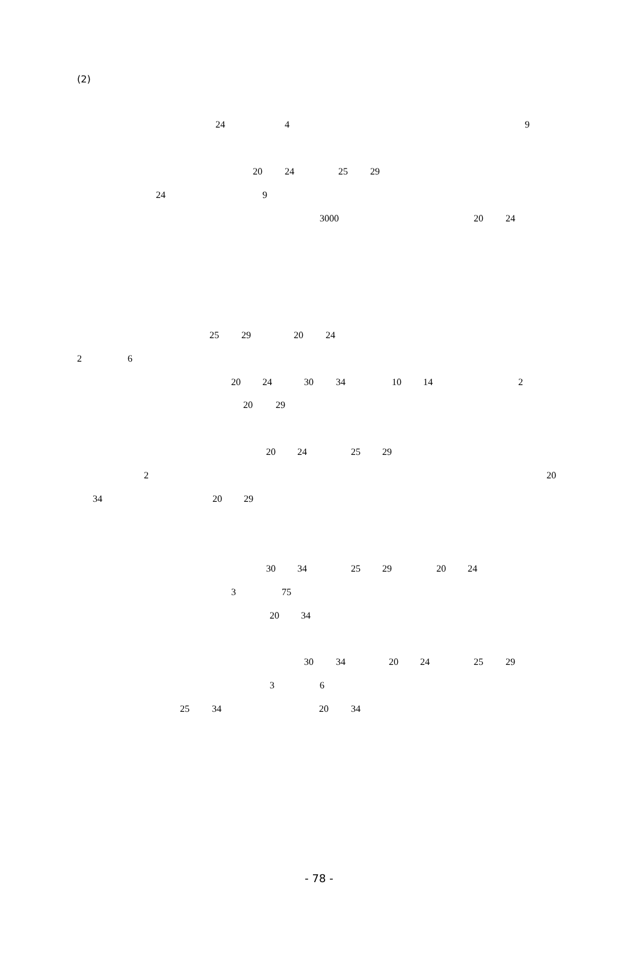(2)
24 4 9
20 24 25 29
24 9
3000 20 24
25 29 20 24
2 6
20 24 30 34 10 14 2
20 29
20 24 25 29
2 20
34 20 29
30 34 25 29 20 24
3 75
20 34
30 34 20 24 25 29
3 6
25 34 20 34
- 78 -